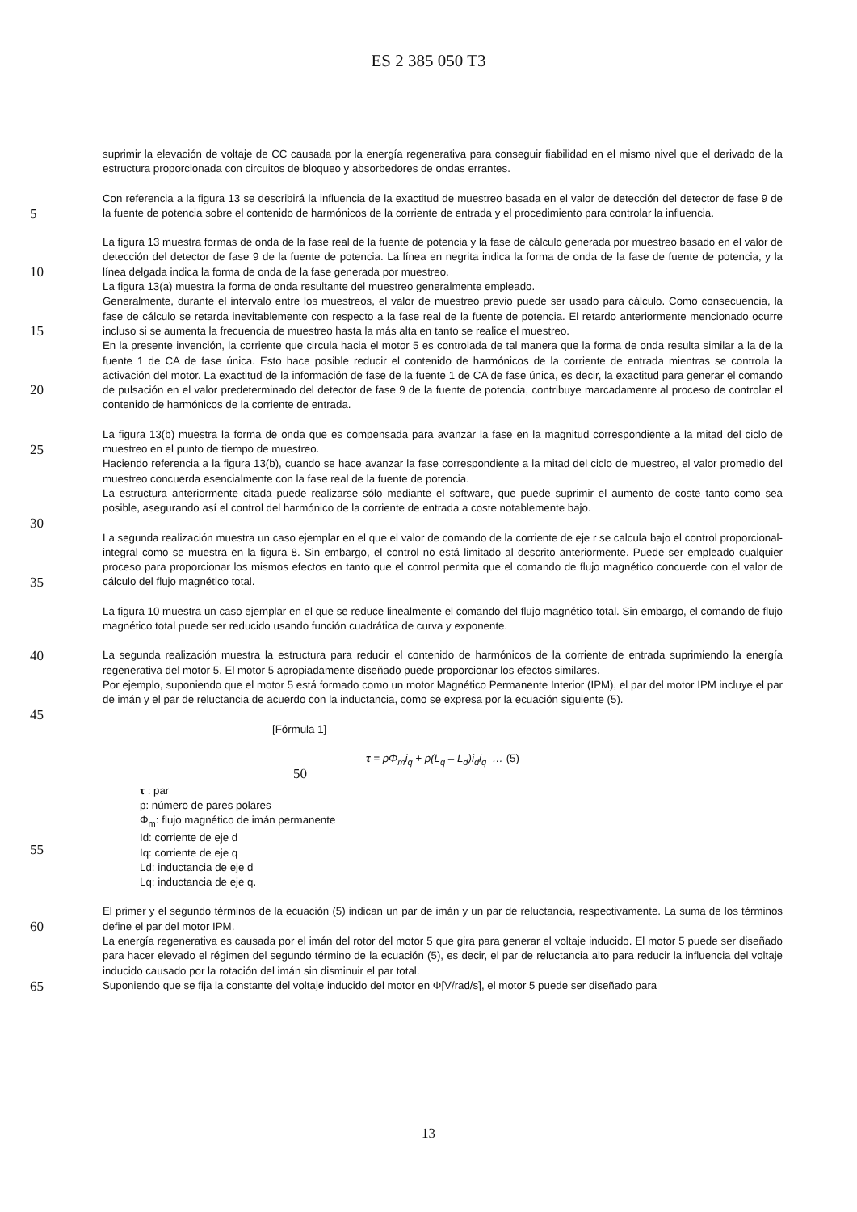ES 2 385 050 T3
suprimir la elevación de voltaje de CC causada por la energía regenerativa para conseguir fiabilidad en el mismo nivel que el derivado de la estructura proporcionada con circuitos de bloqueo y absorbedores de ondas errantes.
5
Con referencia a la figura 13 se describirá la influencia de la exactitud de muestreo basada en el valor de detección del detector de fase 9 de la fuente de potencia sobre el contenido de harmónicos de la corriente de entrada y el procedimiento para controlar la influencia.
10
La figura 13 muestra formas de onda de la fase real de la fuente de potencia y la fase de cálculo generada por muestreo basado en el valor de detección del detector de fase 9 de la fuente de potencia. La línea en negrita indica la forma de onda de la fase de fuente de potencia, y la línea delgada indica la forma de onda de la fase generada por muestreo.
La figura 13(a) muestra la forma de onda resultante del muestreo generalmente empleado.
15
Generalmente, durante el intervalo entre los muestreos, el valor de muestreo previo puede ser usado para cálculo. Como consecuencia, la fase de cálculo se retarda inevitablemente con respecto a la fase real de la fuente de potencia. El retardo anteriormente mencionado ocurre incluso si se aumenta la frecuencia de muestreo hasta la más alta en tanto se realice el muestreo.
20
En la presente invención, la corriente que circula hacia el motor 5 es controlada de tal manera que la forma de onda resulta similar a la de la fuente 1 de CA de fase única. Esto hace posible reducir el contenido de harmónicos de la corriente de entrada mientras se controla la activación del motor. La exactitud de la información de fase de la fuente 1 de CA de fase única, es decir, la exactitud para generar el comando de pulsación en el valor predeterminado del detector de fase 9 de la fuente de potencia, contribuye marcadamente al proceso de controlar el contenido de harmónicos de la corriente de entrada.
25
La figura 13(b) muestra la forma de onda que es compensada para avanzar la fase en la magnitud correspondiente a la mitad del ciclo de muestreo en el punto de tiempo de muestreo.
Haciendo referencia a la figura 13(b), cuando se hace avanzar la fase correspondiente a la mitad del ciclo de muestreo, el valor promedio del muestreo concuerda esencialmente con la fase real de la fuente de potencia.
30
La estructura anteriormente citada puede realizarse sólo mediante el software, que puede suprimir el aumento de coste tanto como sea posible, asegurando así el control del harmónico de la corriente de entrada a coste notablemente bajo.
35
La segunda realización muestra un caso ejemplar en el que el valor de comando de la corriente de eje r se calcula bajo el control proporcional-integral como se muestra en la figura 8. Sin embargo, el control no está limitado al descrito anteriormente. Puede ser empleado cualquier proceso para proporcionar los mismos efectos en tanto que el control permita que el comando de flujo magnético concuerde con el valor de cálculo del flujo magnético total.
La figura 10 muestra un caso ejemplar en el que se reduce linealmente el comando del flujo magnético total. Sin embargo, el comando de flujo magnético total puede ser reducido usando función cuadrática de curva y exponente.
40
La segunda realización muestra la estructura para reducir el contenido de harmónicos de la corriente de entrada suprimiendo la energía regenerativa del motor 5. El motor 5 apropiadamente diseñado puede proporcionar los efectos similares.
45
Por ejemplo, suponiendo que el motor 5 está formado como un motor Magnético Permanente Interior (IPM), el par del motor IPM incluye el par de imán y el par de reluctancia de acuerdo con la inductancia, como se expresa por la ecuación siguiente (5).
[Fórmula 1]
50
τ = p Φ<sub>m</sub>i<sub>q</sub> + p(L<sub>q</sub> – L<sub>d</sub>)i<sub>d</sub>i<sub>q</sub> … (5)
55
τ : par
p: número de pares polares
Φ<sub>m</sub>: flujo magnético de imán permanente
Id: corriente de eje d
Iq: corriente de eje q
Ld: inductancia de eje d
Lq: inductancia de eje q.
60
El primer y el segundo términos de la ecuación (5) indican un par de imán y un par de reluctancia, respectivamente. La suma de los términos define el par del motor IPM.
La energía regenerativa es causada por el imán del rotor del motor 5 que gira para generar el voltaje inducido. El motor 5 puede ser diseñado para hacer elevado el régimen del segundo término de la ecuación (5), es decir, el par de reluctancia alto para reducir la influencia del voltaje inducido causado por la rotación del imán sin disminuir el par total.
65
Suponiendo que se fija la constante del voltaje inducido del motor en Φ[V/rad/s], el motor 5 puede ser diseñado para
13